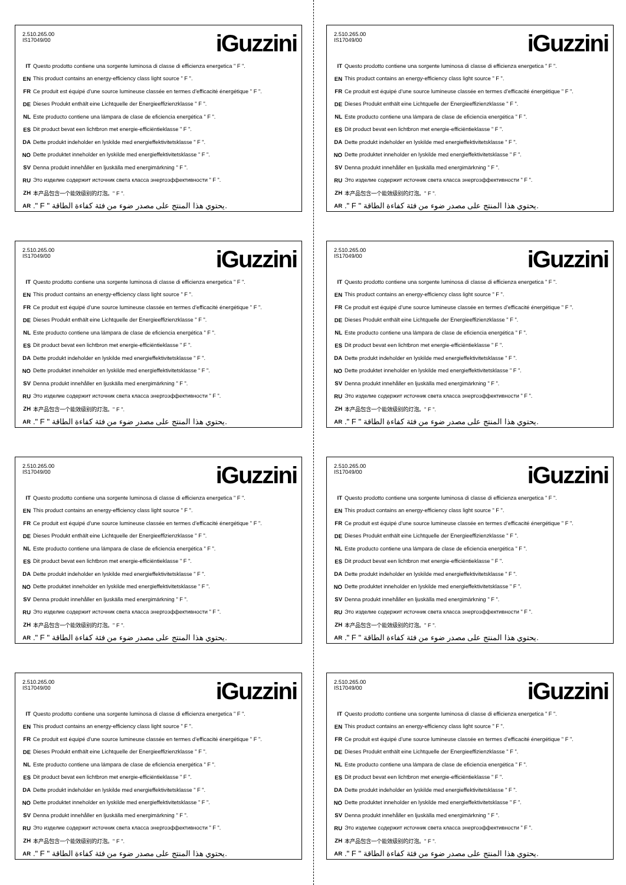2.510.265.00
IS17049/00
iGuzzini
IT Questo prodotto contiene una sorgente luminosa di classe di efficienza energetica " F ".
EN This product contains an energy-efficiency class light source " F ".
FR Ce produit est équipé d’une source lumineuse classée en termes d’efficacité énergétique " F ".
DE Dieses Produkt enthält eine Lichtquelle der Energieeffizienzklasse " F ".
NL Este producto contiene una lámpara de clase de eficiencia energética " F ".
ES Dit product bevat een lichtbron met energie-efficiëntieklasse " F ".
DA Dette produkt indeholder en lyskilde med energieffektivitetsklasse " F ".
NO Dette produktet inneholder en lyskilde med energieffektivitetsklasse " F ".
SV Denna produkt innehåller en ljuskälla med energimärkning " F ".
RU Это изделие содержит источник света класса энергоэффективности " F ".
ZH 本产品包含一个能效级别的灯泡。" F ".
AR." F " يحتوي هذا المنتج على مصدر ضوء من فئة كفاءة الطاقة.
2.510.265.00
IS17049/00
iGuzzini
IT Questo prodotto contiene una sorgente luminosa di classe di efficienza energetica " F ".
EN This product contains an energy-efficiency class light source " F ".
FR Ce produit est équipé d’une source lumineuse classée en termes d’efficacité énergétique " F ".
DE Dieses Produkt enthält eine Lichtquelle der Energieeffizienzklasse " F ".
NL Este producto contiene una lámpara de clase de eficiencia energética " F ".
ES Dit product bevat een lichtbron met energie-efficiëntieklasse " F ".
DA Dette produkt indeholder en lyskilde med energieffektivitetsklasse " F ".
NO Dette produktet inneholder en lyskilde med energieffektivitetsklasse " F ".
SV Denna produkt innehåller en ljuskälla med energimärkning " F ".
RU Это изделие содержит источник света класса энергоэффективности " F ".
ZH 本产品包含一个能效级别的灯泡。" F ".
AR." F " يحتوي هذا المنتج على مصدر ضوء من فئة كفاءة الطاقة.
2.510.265.00
IS17049/00
iGuzzini
IT Questo prodotto contiene una sorgente luminosa di classe di efficienza energetica " F ".
EN This product contains an energy-efficiency class light source " F ".
FR Ce produit est équipé d’une source lumineuse classée en termes d’efficacité énergétique " F ".
DE Dieses Produkt enthält eine Lichtquelle der Energieeffizienzklasse " F ".
NL Este producto contiene una lámpara de clase de eficiencia energética " F ".
ES Dit product bevat een lichtbron met energie-efficiëntieklasse " F ".
DA Dette produkt indeholder en lyskilde med energieffektivitetsklasse " F ".
NO Dette produktet inneholder en lyskilde med energieffektivitetsklasse " F ".
SV Denna produkt innehåller en ljuskälla med energimärkning " F ".
RU Это изделие содержит источник света класса энергоэффективности " F ".
ZH 本产品包含一个能效级别的灯泡。" F ".
AR." F " يحتوي هذا المنتج على مصدر ضوء من فئة كفاءة الطاقة.
2.510.265.00
IS17049/00
iGuzzini
IT Questo prodotto contiene una sorgente luminosa di classe di efficienza energetica " F ".
EN This product contains an energy-efficiency class light source " F ".
FR Ce produit est équipé d’une source lumineuse classée en termes d’efficacité énergétique " F ".
DE Dieses Produkt enthält eine Lichtquelle der Energieeffizienzklasse " F ".
NL Este producto contiene una lámpara de clase de eficiencia energética " F ".
ES Dit product bevat een lichtbron met energie-efficiëntieklasse " F ".
DA Dette produkt indeholder en lyskilde med energieffektivitetsklasse " F ".
NO Dette produktet inneholder en lyskilde med energieffektivitetsklasse " F ".
SV Denna produkt innehåller en ljuskälla med energimärkning " F ".
RU Это изделие содержит источник света класса энергоэффективности " F ".
ZH 本产品包含一个能效级别的灯泡。" F ".
AR." F " يحتوي هذا المنتج على مصدر ضوء من فئة كفاءة الطاقة.
2.510.265.00
IS17049/00
iGuzzini
IT Questo prodotto contiene una sorgente luminosa di classe di efficienza energetica " F ".
EN This product contains an energy-efficiency class light source " F ".
FR Ce produit est équipé d’une source lumineuse classée en termes d’efficacité énergétique " F ".
DE Dieses Produkt enthält eine Lichtquelle der Energieeffizienzklasse " F ".
NL Este producto contiene una lámpara de clase de eficiencia energética " F ".
ES Dit product bevat een lichtbron met energie-efficiëntieklasse " F ".
DA Dette produkt indeholder en lyskilde med energieffektivitetsklasse " F ".
NO Dette produktet inneholder en lyskilde med energieffektivitetsklasse " F ".
SV Denna produkt innehåller en ljuskälla med energimärkning " F ".
RU Это изделие содержит источник света класса энергоэффективности " F ".
ZH 本产品包含一个能效级别的灯泡。" F ".
AR." F " يحتوي هذا المنتج على مصدر ضوء من فئة كفاءة الطاقة.
2.510.265.00
IS17049/00
iGuzzini
IT Questo prodotto contiene una sorgente luminosa di classe di efficienza energetica " F ".
EN This product contains an energy-efficiency class light source " F ".
FR Ce produit est équipé d’une source lumineuse classée en termes d’efficacité énergétique " F ".
DE Dieses Produkt enthält eine Lichtquelle der Energieeffizienzklasse " F ".
NL Este producto contiene una lámpara de clase de eficiencia energética " F ".
ES Dit product bevat een lichtbron met energie-efficiëntieklasse " F ".
DA Dette produkt indeholder en lyskilde med energieffektivitetsklasse " F ".
NO Dette produktet inneholder en lyskilde med energieffektivitetsklasse " F ".
SV Denna produkt innehåller en ljuskälla med energimärkning " F ".
RU Это изделие содержит источник света класса энергоэффективности " F ".
ZH 本产品包含一个能效级别的灯泡。" F ".
AR." F " يحتوي هذا المنتج على مصدر ضوء من فئة كفاءة الطاقة.
2.510.265.00
IS17049/00
iGuzzini
IT Questo prodotto contiene una sorgente luminosa di classe di efficienza energetica " F ".
EN This product contains an energy-efficiency class light source " F ".
FR Ce produit est équipé d’une source lumineuse classée en termes d’efficacité énergétique " F ".
DE Dieses Produkt enthält eine Lichtquelle der Energieeffizienzklasse " F ".
NL Este producto contiene una lámpara de clase de eficiencia energética " F ".
ES Dit product bevat een lichtbron met energie-efficiëntieklasse " F ".
DA Dette produkt indeholder en lyskilde med energieffektivitetsklasse " F ".
NO Dette produktet inneholder en lyskilde med energieffektivitetsklasse " F ".
SV Denna produkt innehåller en ljuskälla med energimärkning " F ".
RU Это изделие содержит источник света класса энергоэффективности " F ".
ZH 本产品包含一个能效级别的灯泡。" F ".
AR." F " يحتوي هذا المنتج على مصدر ضوء من فئة كفاءة الطاقة.
2.510.265.00
IS17049/00
iGuzzini
IT Questo prodotto contiene una sorgente luminosa di classe di efficienza energetica " F ".
EN This product contains an energy-efficiency class light source " F ".
FR Ce produit est équipé d’une source lumineuse classée en termes d’efficacité énergétique " F ".
DE Dieses Produkt enthält eine Lichtquelle der Energieeffizienzklasse " F ".
NL Este producto contiene una lámpara de clase de eficiencia energética " F ".
ES Dit product bevat een lichtbron met energie-efficiëntieklasse " F ".
DA Dette produkt indeholder en lyskilde med energieffektivitetsklasse " F ".
NO Dette produktet inneholder en lyskilde med energieffektivitetsklasse " F ".
SV Denna produkt innehåller en ljuskälla med energimärkning " F ".
RU Это изделие содержит источник света класса энергоэффективности " F ".
ZH 本产品包含一个能效级别的灯泡。" F ".
AR." F " يحتوي هذا المنتج على مصدر ضوء من فئة كفاءة الطاقة.